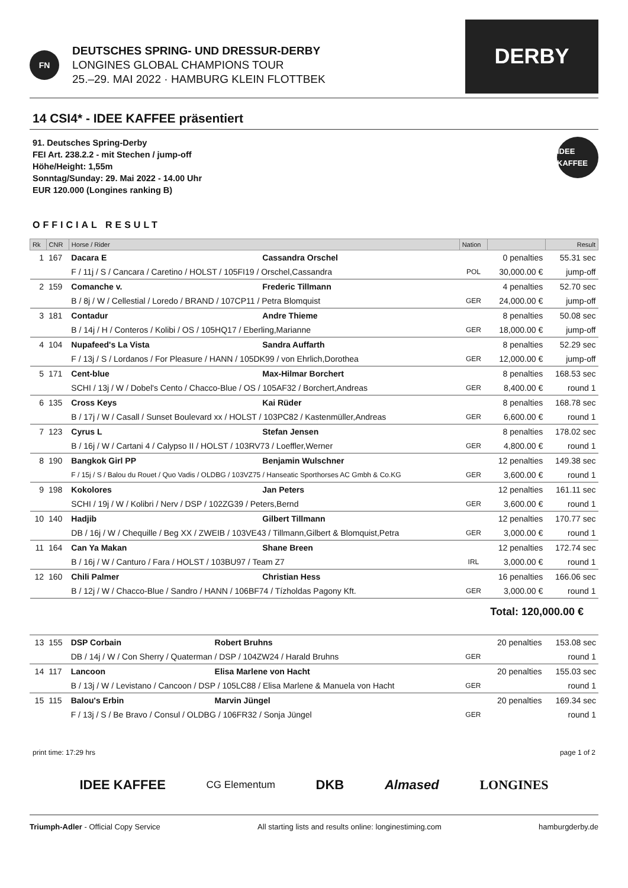FN
DEUTSCHES SPRING- UND DRESSUR-DERBY
LONGINES GLOBAL CHAMPIONS TOUR
25.–29. MAI 2022 · HAMBURG KLEIN FLOTTBEK
DERBY
14 CSI4* - IDEE KAFFEE präsentiert
91. Deutsches Spring-Derby
FEI Art. 238.2.2 - mit Stechen / jump-off
Höhe/Height: 1,55m
Sonntag/Sunday: 29. Mai 2022 - 14.00 Uhr
EUR 120.000 (Longines ranking B)
IDEE KAFFEE
OFFICIAL RESULT
| Rk | CNR | Horse / Rider | | Nation | | Result |
| --- | --- | --- | --- | --- | --- | --- |
| 1 | 167 | Dacara E | Cassandra Orschel | | 0 penalties | 55.31 sec |
| | | F / 11j / S / Cancara / Caretino / HOLST / 105FI19 / Orschel,Cassandra | | POL | 30,000.00 € | jump-off |
| 2 | 159 | Comanche v. | Frederic Tillmann | | 4 penalties | 52.70 sec |
| | | B / 8j / W / Cellestial / Loredo / BRAND / 107CP11 / Petra Blomquist | | GER | 24,000.00 € | jump-off |
| 3 | 181 | Contadur | Andre Thieme | | 8 penalties | 50.08 sec |
| | | B / 14j / H / Conteros / Kolibi / OS / 105HQ17 / Eberling,Marianne | | GER | 18,000.00 € | jump-off |
| 4 | 104 | Nupafeed's La Vista | Sandra Auffarth | | 8 penalties | 52.29 sec |
| | | F / 13j / S / Lordanos / For Pleasure / HANN / 105DK99 / von Ehrlich,Dorothea | | GER | 12,000.00 € | jump-off |
| 5 | 171 | Cent-blue | Max-Hilmar Borchert | | 8 penalties | 168.53 sec |
| | | SCHI / 13j / W / Dobel's Cento / Chacco-Blue / OS / 105AF32 / Borchert,Andreas | | GER | 8,400.00 € | round 1 |
| 6 | 135 | Cross Keys | Kai Rüder | | 8 penalties | 168.78 sec |
| | | B / 17j / W / Casall / Sunset Boulevard xx / HOLST / 103PC82 / Kastenmüller,Andreas | | GER | 6,600.00 € | round 1 |
| 7 | 123 | Cyrus L | Stefan Jensen | | 8 penalties | 178.02 sec |
| | | B / 16j / W / Cartani 4 / Calypso II / HOLST / 103RV73 / Loeffler,Werner | | GER | 4,800.00 € | round 1 |
| 8 | 190 | Bangkok Girl PP | Benjamin Wulschner | | 12 penalties | 149.38 sec |
| | | F / 15j / S / Balou du Rouet / Quo Vadis / OLDBG / 103VZ75 / Hanseatic Sporthorses AC Gmbh & Co.KG | | GER | 3,600.00 € | round 1 |
| 9 | 198 | Kokolores | Jan Peters | | 12 penalties | 161.11 sec |
| | | SCHI / 19j / W / Kolibri / Nerv / DSP / 102ZG39 / Peters,Bernd | | GER | 3,600.00 € | round 1 |
| 10 | 140 | Hadjib | Gilbert Tillmann | | 12 penalties | 170.77 sec |
| | | DB / 16j / W / Chequille / Beg XX / ZWEIB / 103VE43 / Tillmann,Gilbert & Blomquist,Petra | | GER | 3,000.00 € | round 1 |
| 11 | 164 | Can Ya Makan | Shane Breen | | 12 penalties | 172.74 sec |
| | | B / 16j / W / Canturo / Fara / HOLST / 103BU97 / Team Z7 | | IRL | 3,000.00 € | round 1 |
| 12 | 160 | Chili Palmer | Christian Hess | | 16 penalties | 166.06 sec |
| | | B / 12j / W / Chacco-Blue / Sandro / HANN / 106BF74 / Tízholdas Pagony Kft. | | GER | 3,000.00 € | round 1 |
Total: 120,000.00 €
| 13 | 155 | DSP Corbain | Robert Bruhns | | 20 penalties | 153.08 sec |
| | | DB / 14j / W / Con Sherry / Quaterman / DSP / 104ZW24 / Harald Bruhns | | GER | | round 1 |
| 14 | 117 | Lancoon | Elisa Marlene von Hacht | | 20 penalties | 155.03 sec |
| | | B / 13j / W / Levistano / Cancoon / DSP / 105LC88 / Elisa Marlene & Manuela von Hacht | | GER | | round 1 |
| 15 | 115 | Balou's Erbin | Marvin Jüngel | | 20 penalties | 169.34 sec |
| | | F / 13j / S / Be Bravo / Consul / OLDBG / 106FR32 / Sonja Jüngel | | GER | | round 1 |
print time: 17:29 hrs page 1 of 2
IDEE KAFFEE CG Elementum DKB Almased LONGINES
Triumph-Adler - Official Copy Service All starting lists and results online: longinestiming.com hamburgderby.de